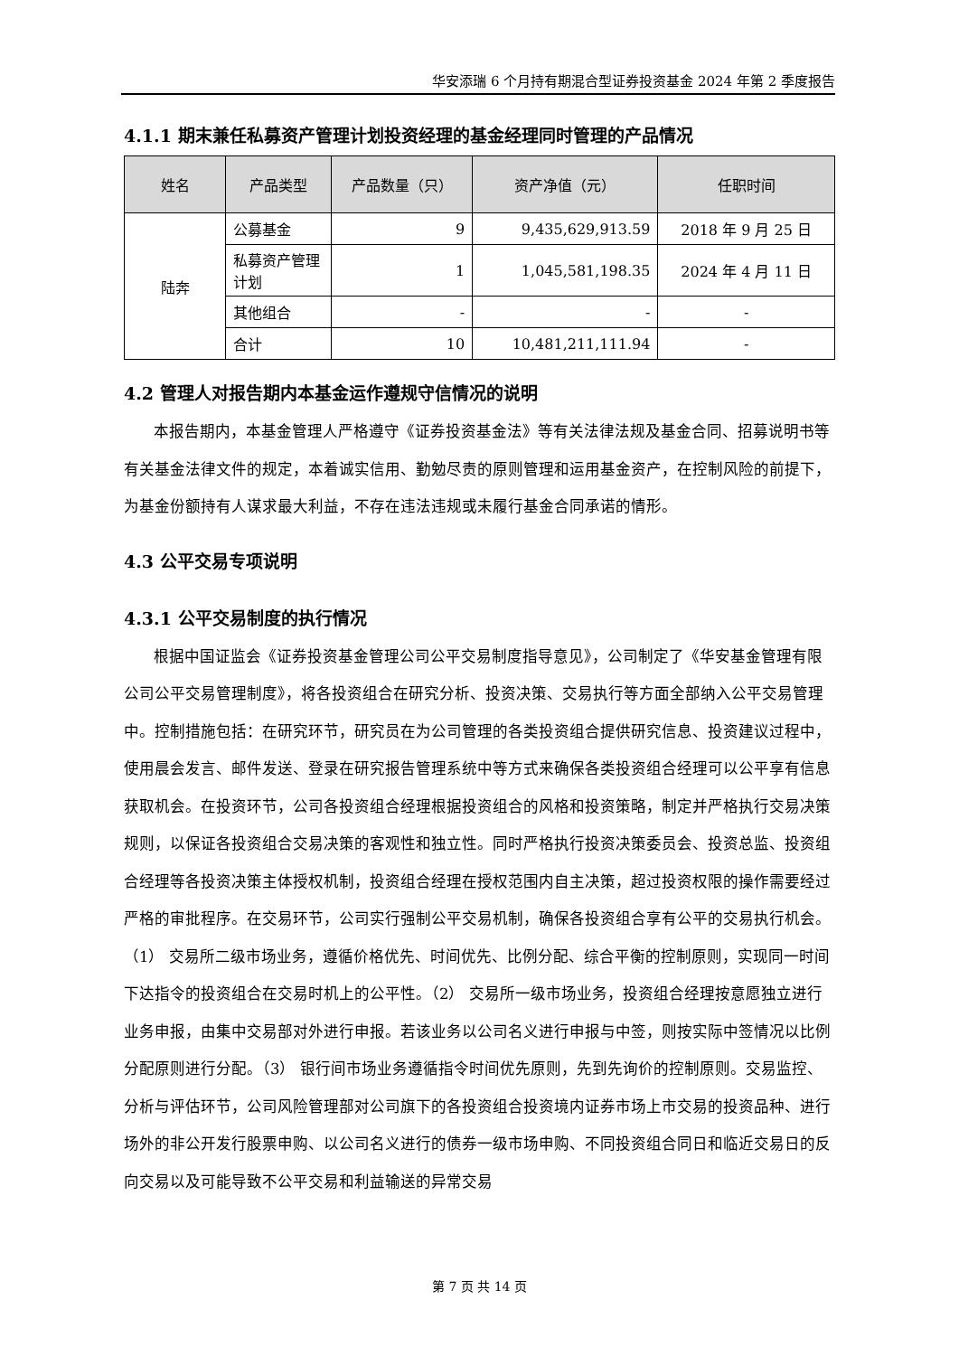华安添瑞 6 个月持有期混合型证券投资基金 2024 年第 2 季度报告
4.1.1 期末兼任私募资产管理计划投资经理的基金经理同时管理的产品情况
| 姓名 | 产品类型 | 产品数量（只） | 资产净值（元） | 任职时间 |
| --- | --- | --- | --- | --- |
| 陆奔 | 公募基金 | 9 | 9,435,629,913.59 | 2018 年 9 月 25 日 |
| | 私募资产管理计划 | 1 | 1,045,581,198.35 | 2024 年 4 月 11 日 |
| | 其他组合 | - | - | - |
| | 合计 | 10 | 10,481,211,111.94 | - |
4.2 管理人对报告期内本基金运作遵规守信情况的说明
本报告期内，本基金管理人严格遵守《证券投资基金法》等有关法律法规及基金合同、招募说明书等有关基金法律文件的规定，本着诚实信用、勤勉尽责的原则管理和运用基金资产，在控制风险的前提下，为基金份额持有人谋求最大利益，不存在违法违规或未履行基金合同承诺的情形。
4.3 公平交易专项说明
4.3.1 公平交易制度的执行情况
根据中国证监会《证券投资基金管理公司公平交易制度指导意见》，公司制定了《华安基金管理有限公司公平交易管理制度》，将各投资组合在研究分析、投资决策、交易执行等方面全部纳入公平交易管理中。控制措施包括：在研究环节，研究员在为公司管理的各类投资组合提供研究信息、投资建议过程中，使用晨会发言、邮件发送、登录在研究报告管理系统中等方式来确保各类投资组合经理可以公平享有信息获取机会。在投资环节，公司各投资组合经理根据投资组合的风格和投资策略，制定并严格执行交易决策规则，以保证各投资组合交易决策的客观性和独立性。同时严格执行投资决策委员会、投资总监、投资组合经理等各投资决策主体授权机制，投资组合经理在授权范围内自主决策，超过投资权限的操作需要经过严格的审批程序。在交易环节，公司实行强制公平交易机制，确保各投资组合享有公平的交易执行机会。（1） 交易所二级市场业务，遵循价格优先、时间优先、比例分配、综合平衡的控制原则，实现同一时间下达指令的投资组合在交易时机上的公平性。（2） 交易所一级市场业务，投资组合经理按意愿独立进行业务申报，由集中交易部对外进行申报。若该业务以公司名义进行申报与中签，则按实际中签情况以比例分配原则进行分配。（3） 银行间市场业务遵循指令时间优先原则，先到先询价的控制原则。交易监控、分析与评估环节，公司风险管理部对公司旗下的各投资组合投资境内证券市场上市交易的投资品种、进行场外的非公开发行股票申购、以公司名义进行的债券一级市场申购、不同投资组合同日和临近交易日的反向交易以及可能导致不公平交易和利益输送的异常交易
第 7 页 共 14 页